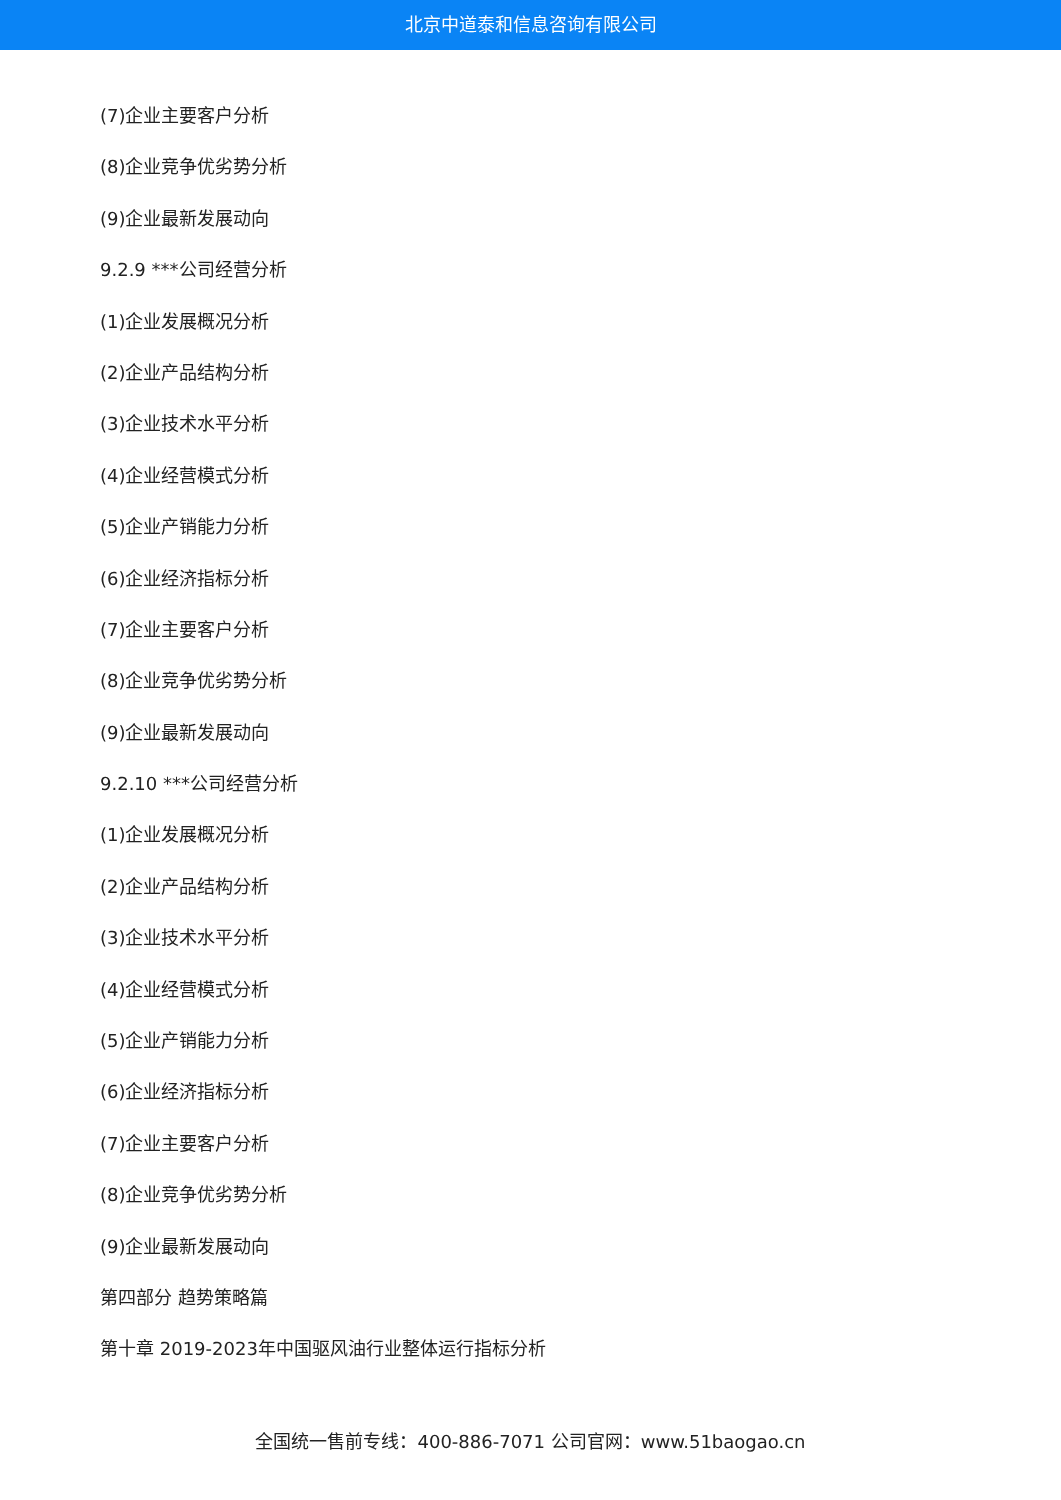北京中道泰和信息咨询有限公司
(7)企业主要客户分析
(8)企业竞争优劣势分析
(9)企业最新发展动向
9.2.9 ***公司经营分析
(1)企业发展概况分析
(2)企业产品结构分析
(3)企业技术水平分析
(4)企业经营模式分析
(5)企业产销能力分析
(6)企业经济指标分析
(7)企业主要客户分析
(8)企业竞争优劣势分析
(9)企业最新发展动向
9.2.10 ***公司经营分析
(1)企业发展概况分析
(2)企业产品结构分析
(3)企业技术水平分析
(4)企业经营模式分析
(5)企业产销能力分析
(6)企业经济指标分析
(7)企业主要客户分析
(8)企业竞争优劣势分析
(9)企业最新发展动向
第四部分 趋势策略篇
第十章 2019-2023年中国驱风油行业整体运行指标分析
全国统一售前专线：400-886-7071 公司官网：www.51baogao.cn